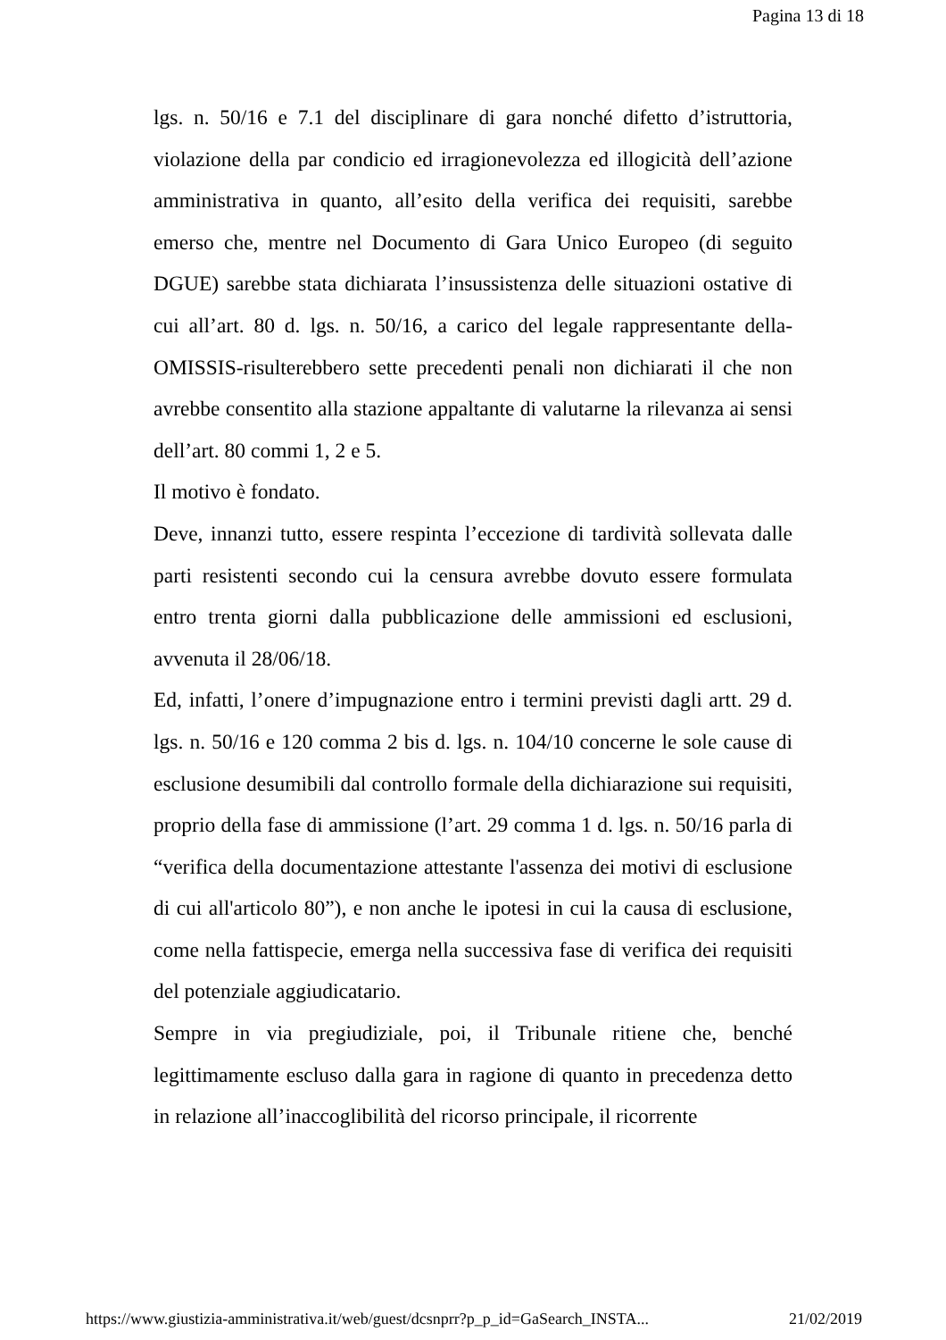Pagina 13 di 18
lgs. n. 50/16 e 7.1 del disciplinare di gara nonché difetto d’istruttoria, violazione della par condicio ed irragionevolezza ed illogicità dell’azione amministrativa in quanto, all’esito della verifica dei requisiti, sarebbe emerso che, mentre nel Documento di Gara Unico Europeo (di seguito DGUE) sarebbe stata dichiarata l’insussistenza delle situazioni ostative di cui all’art. 80 d. lgs. n. 50/16, a carico del legale rappresentante della-OMISSIS-risulterebbero sette precedenti penali non dichiarati il che non avrebbe consentito alla stazione appaltante di valutarne la rilevanza ai sensi dell’art. 80 commi 1, 2 e 5.
Il motivo è fondato.
Deve, innanzi tutto, essere respinta l’eccezione di tardività sollevata dalle parti resistenti secondo cui la censura avrebbe dovuto essere formulata entro trenta giorni dalla pubblicazione delle ammissioni ed esclusioni, avvenuta il 28/06/18.
Ed, infatti, l’onere d’impugnazione entro i termini previsti dagli artt. 29 d. lgs. n. 50/16 e 120 comma 2 bis d. lgs. n. 104/10 concerne le sole cause di esclusione desumibili dal controllo formale della dichiarazione sui requisiti, proprio della fase di ammissione (l’art. 29 comma 1 d. lgs. n. 50/16 parla di “verifica della documentazione attestante l'assenza dei motivi di esclusione di cui all'articolo 80”), e non anche le ipotesi in cui la causa di esclusione, come nella fattispecie, emerga nella successiva fase di verifica dei requisiti del potenziale aggiudicatario.
Sempre in via pregiudiziale, poi, il Tribunale ritiene che, benché legittimamente escluso dalla gara in ragione di quanto in precedenza detto in relazione all’inaccoglibilità del ricorso principale, il ricorrente
https://www.giustizia-amministrativa.it/web/guest/dcsnprr?p_p_id=GaSearch_INSTA... 21/02/2019